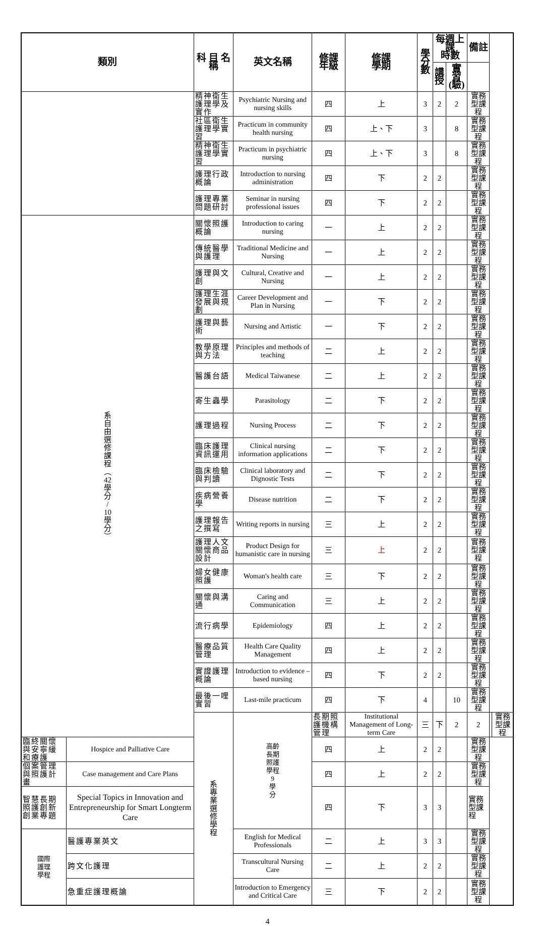| 類別 | | 科 目 名 稱 | 英文名稱 | 修課 年級 | 修課 學期 | 學分 數 | 每週上課 時數 | | 備註 | | |
| --- | --- | --- | --- | --- | --- | --- | --- | --- | --- | --- | --- |
| | | | | | | | 講 授 | 實習 (驗) | | | |
| | | 精神衛生護理學及實作 | Psychiatric Nursing and nursing skills | 四 | 上 | 3 | 2 | 2 | 實務型課程 | | |
| | | 社區衛生護理學實習 | Practicum in community health nursing | 四 | 上、下 | 3 | | 8 | 實務型課程 | | |
| | | 精神衛生護理學實習 | Practicum in psychiatric nursing | 四 | 上、下 | 3 | | 8 | 實務型課程 | | |
| | | 護理行政概論 | Introduction to nursing administration | 四 | 下 | 2 | 2 | | 實務型課程 | | |
| | | 護理專業問題研討 | Seminar in nursing professional issues | 四 | 下 | 2 | 2 | | 實務型課程 | | |
| 系 自 由 選 修 課 程 ︵ 42 學 分 / 10 學 分 ︶ | | 關懷照護概論 | Introduction to caring nursing | 一 | 上 | 2 | 2 | | 實務型課程 | | |
| | | 傳統醫學與護理 | Traditional Medicine and Nursing | 一 | 上 | 2 | 2 | | 實務型課程 | | |
| | | 護理與文創 | Cultural, Creative and Nursing | 一 | 上 | 2 | 2 | | 實務型課程 | | |
| | | 護理生涯發展與規劃 | Career Development and Plan in Nursing | 一 | 下 | 2 | 2 | | 實務型課程 | | |
| | | 護理與藝術 | Nursing and Artistic | 一 | 下 | 2 | 2 | | 實務型課程 | | |
| | | 教學原理與方法 | Principles and methods of teaching | 二 | 上 | 2 | 2 | | 實務型課程 | | |
| | | 醫護台語 | Medical Taiwanese | 二 | 上 | 2 | 2 | | 實務型課程 | | |
| | | 寄生蟲學 | Parasitology | 二 | 下 | 2 | 2 | | 實務型課程 | | |
| | | 護理過程 | Nursing Process | 二 | 下 | 2 | 2 | | 實務型課程 | | |
| | | 臨床護理資訊運用 | Clinical nursing information applications | 二 | 下 | 2 | 2 | | 實務型課程 | | |
| | | 臨床檢驗與判讀 | Clinical laboratory and Dignostic Tests | 二 | 下 | 2 | 2 | | 實務型課程 | | |
| | | 疾病營養學 | Disease nutrition | 二 | 下 | 2 | 2 | | 實務型課程 | | |
| | | 護理報告之撰寫 | Writing reports in nursing | 三 | 上 | 2 | 2 | | 實務型課程 | | |
| | | 護理人文關懷商品設計 | Product Design for humanistic care in nursing | 三 | 上 | 2 | 2 | | 實務型課程 | | |
| | | 婦女健康照護 | Woman's health care | 三 | 下 | 2 | 2 | | 實務型課程 | | |
| | | 關懷與溝通 | Caring and Communication | 三 | 上 | 2 | 2 | | 實務型課程 | | |
| | | 流行病學 | Epidemiology | 四 | 上 | 2 | 2 | | 實務型課程 | | |
| | | 醫療品質管理 | Health Care Quality Management | 四 | 上 | 2 | 2 | | 實務型課程 | | |
| | | 實證護理概論 | Introduction to evidence –based nursing | 四 | 下 | 2 | 2 | | 實務型課程 | | |
| | | 最後一哩實習 | Last-mile practicum | 四 | 下 | 4 | | 10 | 實務型課程 | | |
| | | 系 專 業 選 修 學 程 | 高齡 長期 照護 學程 9 學 分 | 長期照護機構管理 | Institutional Management of Long-term Care | 三 | 下 | 2 | 2 | | 實務型課程 |
| 臨終關懷與安寧緩和療護 | Hospice and Palliative Care | | | 四 | 上 | 2 | 2 | | 實務型課程 | | |
| 個案管理與照護計畫 | Case management and Care Plans | | | 四 | 上 | 2 | 2 | | 實務型課程 | | |
| 智慧長期照護創新創業專題 | Special Topics in Innovation and Entrepreneurship for Smart Longterm Care | | | 四 | 下 | 3 | 3 | | 實務型課程 | | |
| 國際 護理 學程 | 醫護專業英文 | | English for Medical Professionals | 二 | 上 | 3 | 3 | | 實務型課程 | | |
| | 跨文化護理 | | Transcultural Nursing Care | 二 | 上 | 2 | 2 | | 實務型課程 | | |
| | 急重症護理概論 | | Introduction to Emergency and Critical Care | 三 | 下 | 2 | 2 | | 實務型課程 | | |
4